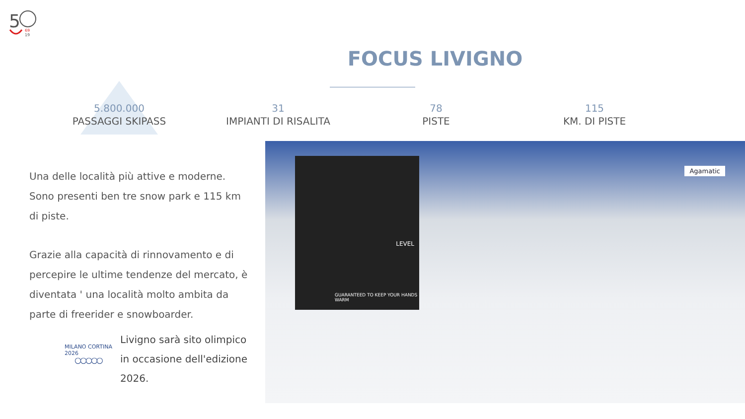5
69
19
FOCUS LIVIGNO
5.800.000
PASSAGGI SKIPASS
31
IMPIANTI DI RISALITA
78
PISTE
115
KM. DI PISTE
Una delle località più attive e moderne. Sono presenti ben tre snow park e 115 km di piste.
Grazie alla capacità di rinnovamento e di percepire le ultime tendenze del mercato, è diventata ' una località molto ambita da parte di freerider e snowboarder.
MILANO CORTINA 2026
○○○○○
Livigno sarà sito olimpico in occasione dell'edizione 2026.
LEVEL
GUARANTEED TO KEEP YOUR HANDS WARM
Agamatic